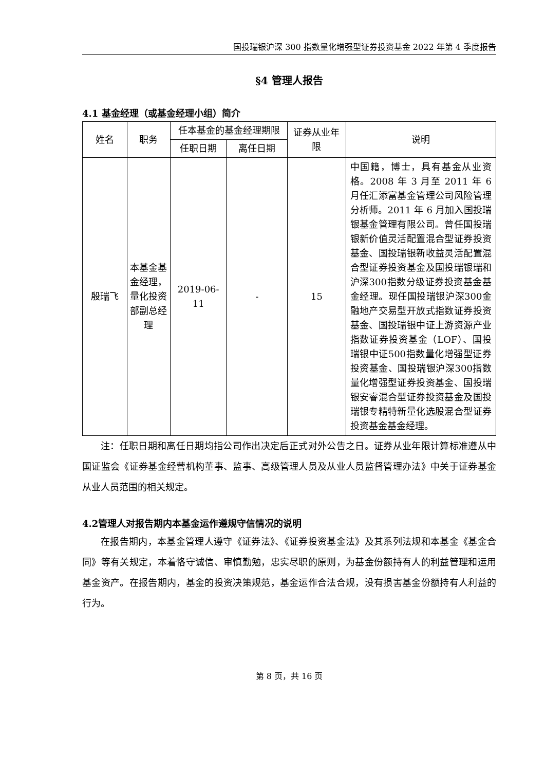国投瑞银沪深 300 指数量化增强型证券投资基金 2022 年第 4 季度报告
§4 管理人报告
4.1 基金经理（或基金经理小组）简介
| 姓名 | 职务 | 任本基金的基金经理期限 | | 证券从业年限 | 说明 |
| --- | --- | --- | --- | --- | --- |
| | | 任职日期 | 离任日期 | | |
| 殷瑞飞 | 本基金基金经理，量化投资部副总经理 | 2019-06-11 | - | 15 | 中国籍，博士，具有基金从业资格。2008 年 3 月至 2011 年 6 月任汇添富基金管理公司风险管理分析师。2011 年 6 月加入国投瑞银基金管理有限公司。曾任国投瑞银新价值灵活配置混合型证券投资基金、国投瑞银新收益灵活配置混合型证券投资基金及国投瑞银瑞和沪深300指数分级证券投资基金基金经理。现任国投瑞银沪深300金融地产交易型开放式指数证券投资基金、国投瑞银中证上游资源产业指数证券投资基金（LOF）、国投瑞银中证500指数量化增强型证券投资基金、国投瑞银沪深300指数量化增强型证券投资基金、国投瑞银安睿混合型证券投资基金及国投瑞银专精特新量化选股混合型证券投资基金基金经理。 |
注：任职日期和离任日期均指公司作出决定后正式对外公告之日。证券从业年限计算标准遵从中国证监会《证券基金经营机构董事、监事、高级管理人员及从业人员监督管理办法》中关于证券基金从业人员范围的相关规定。
4.2管理人对报告期内本基金运作遵规守信情况的说明
在报告期内，本基金管理人遵守《证券法》、《证券投资基金法》及其系列法规和本基金《基金合同》等有关规定，本着恪守诚信、审慎勤勉，忠实尽职的原则，为基金份额持有人的利益管理和运用基金资产。在报告期内，基金的投资决策规范，基金运作合法合规，没有损害基金份额持有人利益的行为。
第 8 页，共 16 页